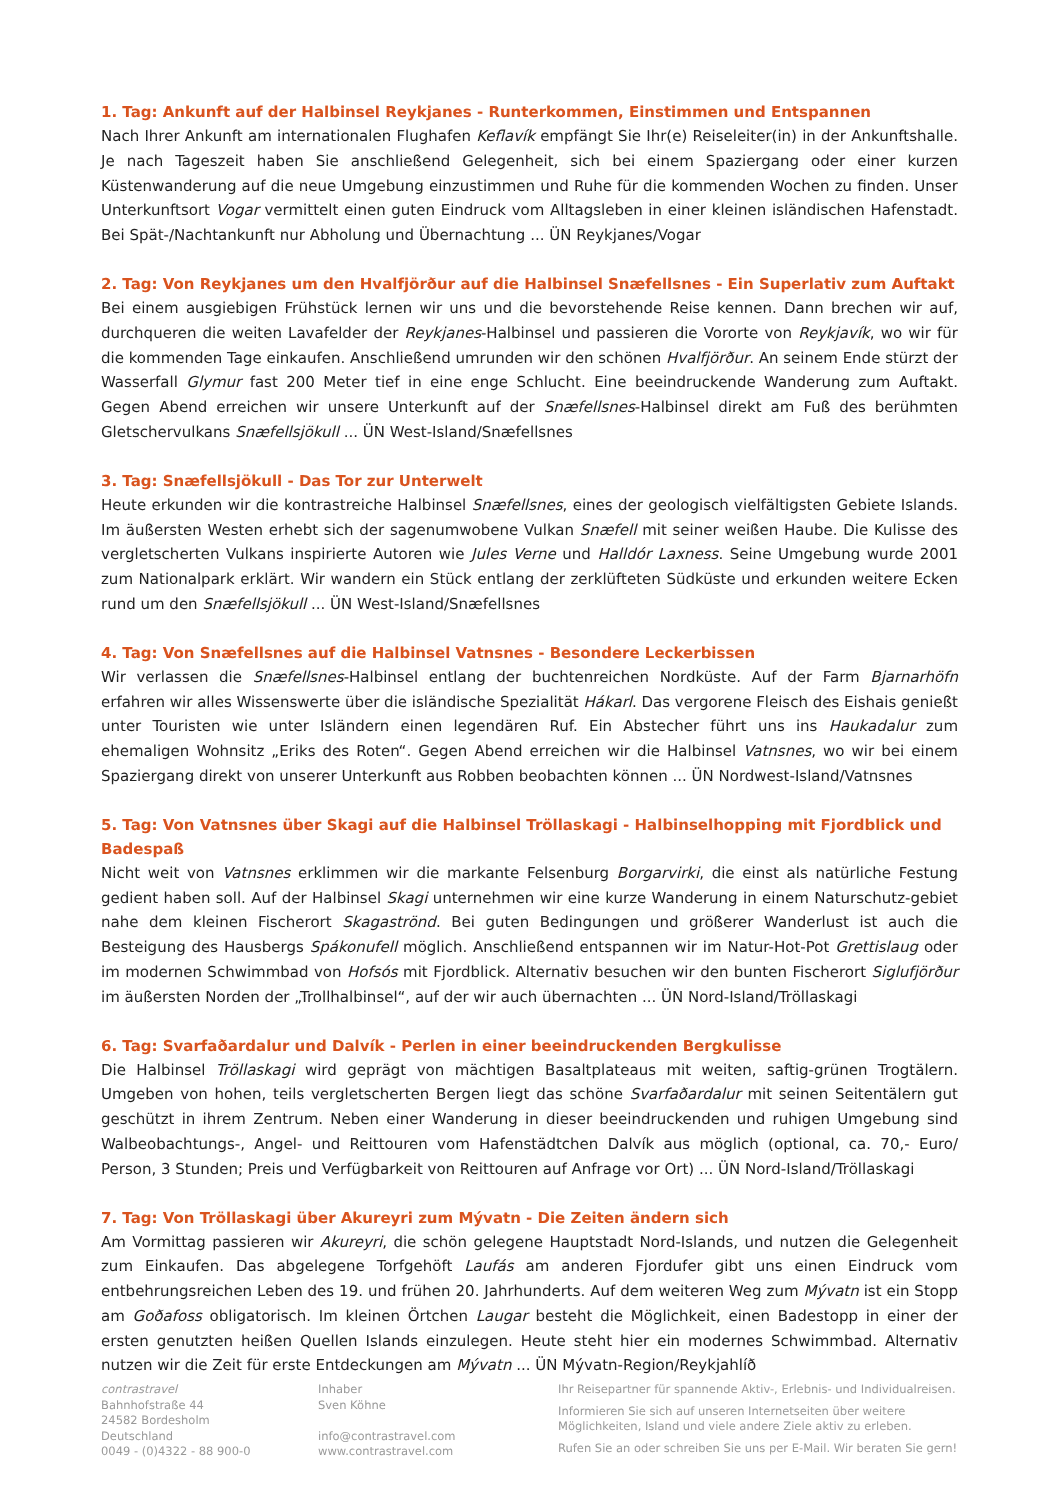1. Tag: Ankunft auf der Halbinsel Reykjanes - Runterkommen, Einstimmen und Entspannen
Nach Ihrer Ankunft am internationalen Flughafen Keflavík empfängt Sie Ihr(e) Reiseleiter(in) in der Ankunftshalle. Je nach Tageszeit haben Sie anschließend Gelegenheit, sich bei einem Spaziergang oder einer kurzen Küstenwanderung auf die neue Umgebung einzustimmen und Ruhe für die kommenden Wochen zu finden. Unser Unterkunftsort Vogar vermittelt einen guten Eindruck vom Alltagsleben in einer kleinen isländischen Hafenstadt. Bei Spät-/Nachtankunft nur Abholung und Übernachtung ... ÜN Reykjanes/Vogar
2. Tag: Von Reykjanes um den Hvalfjörður auf die Halbinsel Snæfellsnes - Ein Superlativ zum Auftakt
Bei einem ausgiebigen Frühstück lernen wir uns und die bevorstehende Reise kennen. Dann brechen wir auf, durchqueren die weiten Lavafelder der Reykjanes-Halbinsel und passieren die Vororte von Reykjavík, wo wir für die kommenden Tage einkaufen. Anschließend umrunden wir den schönen Hvalfjörður. An seinem Ende stürzt der Wasserfall Glymur fast 200 Meter tief in eine enge Schlucht. Eine beeindruckende Wanderung zum Auftakt. Gegen Abend erreichen wir unsere Unterkunft auf der Snæfellsnes-Halbinsel direkt am Fuß des berühmten Gletschervulkans Snæfellsjökull ... ÜN West-Island/Snæfellsnes
3. Tag: Snæfellsjökull - Das Tor zur Unterwelt
Heute erkunden wir die kontrastreiche Halbinsel Snæfellsnes, eines der geologisch vielfältigsten Gebiete Islands. Im äußersten Westen erhebt sich der sagenumwobene Vulkan Snæfell mit seiner weißen Haube. Die Kulisse des vergletscherten Vulkans inspirierte Autoren wie Jules Verne und Halldór Laxness. Seine Umgebung wurde 2001 zum Nationalpark erklärt. Wir wandern ein Stück entlang der zerklüfteten Südküste und erkunden weitere Ecken rund um den Snæfellsjökull ... ÜN West-Island/Snæfellsnes
4. Tag: Von Snæfellsnes auf die Halbinsel Vatnsnes - Besondere Leckerbissen
Wir verlassen die Snæfellsnes-Halbinsel entlang der buchtenreichen Nordküste. Auf der Farm Bjarnarhöfn erfahren wir alles Wissenswerte über die isländische Spezialität Hákarl. Das vergorene Fleisch des Eishais genießt unter Touristen wie unter Isländern einen legendären Ruf. Ein Abstecher führt uns ins Haukadalur zum ehemaligen Wohnsitz „Eriks des Roten“. Gegen Abend erreichen wir die Halbinsel Vatnsnes, wo wir bei einem Spaziergang direkt von unserer Unterkunft aus Robben beobachten können ... ÜN Nordwest-Island/Vatnsnes
5. Tag: Von Vatnsnes über Skagi auf die Halbinsel Tröllaskagi - Halbinselhopping mit Fjordblick und Badespaß
Nicht weit von Vatnsnes erklimmen wir die markante Felsenburg Borgarvirki, die einst als natürliche Festung gedient haben soll. Auf der Halbinsel Skagi unternehmen wir eine kurze Wanderung in einem Naturschutz-gebiet nahe dem kleinen Fischerort Skagaströnd. Bei guten Bedingungen und größerer Wanderlust ist auch die Besteigung des Hausbergs Spákonufell möglich. Anschließend entspannen wir im Natur-Hot-Pot Grettislaug oder im modernen Schwimmbad von Hofsós mit Fjordblick. Alternativ besuchen wir den bunten Fischerort Siglufjörður im äußersten Norden der „Trollhalbinsel“, auf der wir auch übernachten ... ÜN Nord-Island/Tröllaskagi
6. Tag: Svarfaðardalur und Dalvík - Perlen in einer beeindruckenden Bergkulisse
Die Halbinsel Tröllaskagi wird geprägt von mächtigen Basaltplateaus mit weiten, saftig-grünen Trogtälern. Umgeben von hohen, teils vergletscherten Bergen liegt das schöne Svarfaðardalur mit seinen Seitentälern gut geschützt in ihrem Zentrum. Neben einer Wanderung in dieser beeindruckenden und ruhigen Umgebung sind Walbeobachtungs-, Angel- und Reittouren vom Hafenstädtchen Dalvík aus möglich (optional, ca. 70,- Euro/ Person, 3 Stunden; Preis und Verfügbarkeit von Reittouren auf Anfrage vor Ort) ... ÜN Nord-Island/Tröllaskagi
7. Tag: Von Tröllaskagi über Akureyri zum Mývatn - Die Zeiten ändern sich
Am Vormittag passieren wir Akureyri, die schön gelegene Hauptstadt Nord-Islands, und nutzen die Gelegenheit zum Einkaufen. Das abgelegene Torfgehöft Laufás am anderen Fjordufer gibt uns einen Eindruck vom entbehrungsreichen Leben des 19. und frühen 20. Jahrhunderts. Auf dem weiteren Weg zum Mývatn ist ein Stopp am Goðafoss obligatorisch. Im kleinen Örtchen Laugar besteht die Möglichkeit, einen Badestopp in einer der ersten genutzten heißen Quellen Islands einzulegen. Heute steht hier ein modernes Schwimmbad. Alternativ nutzen wir die Zeit für erste Entdeckungen am Mývatn ... ÜN Mývatn-Region/Reykjahlíð
contrastravel
Bahnhofstraße 44
24582 Bordesholm
Deutschland
0049 - (0)4322 - 88 900-0
Inhaber
Sven Köhne
info@contrastravel.com
www.contrastravel.com
Ihr Reisepartner für spannende Aktiv-, Erlebnis- und Individualreisen.
Informieren Sie sich auf unseren Internetseiten über weitere Möglichkeiten, Island und viele andere Ziele aktiv zu erleben.
Rufen Sie an oder schreiben Sie uns per E-Mail. Wir beraten Sie gern!